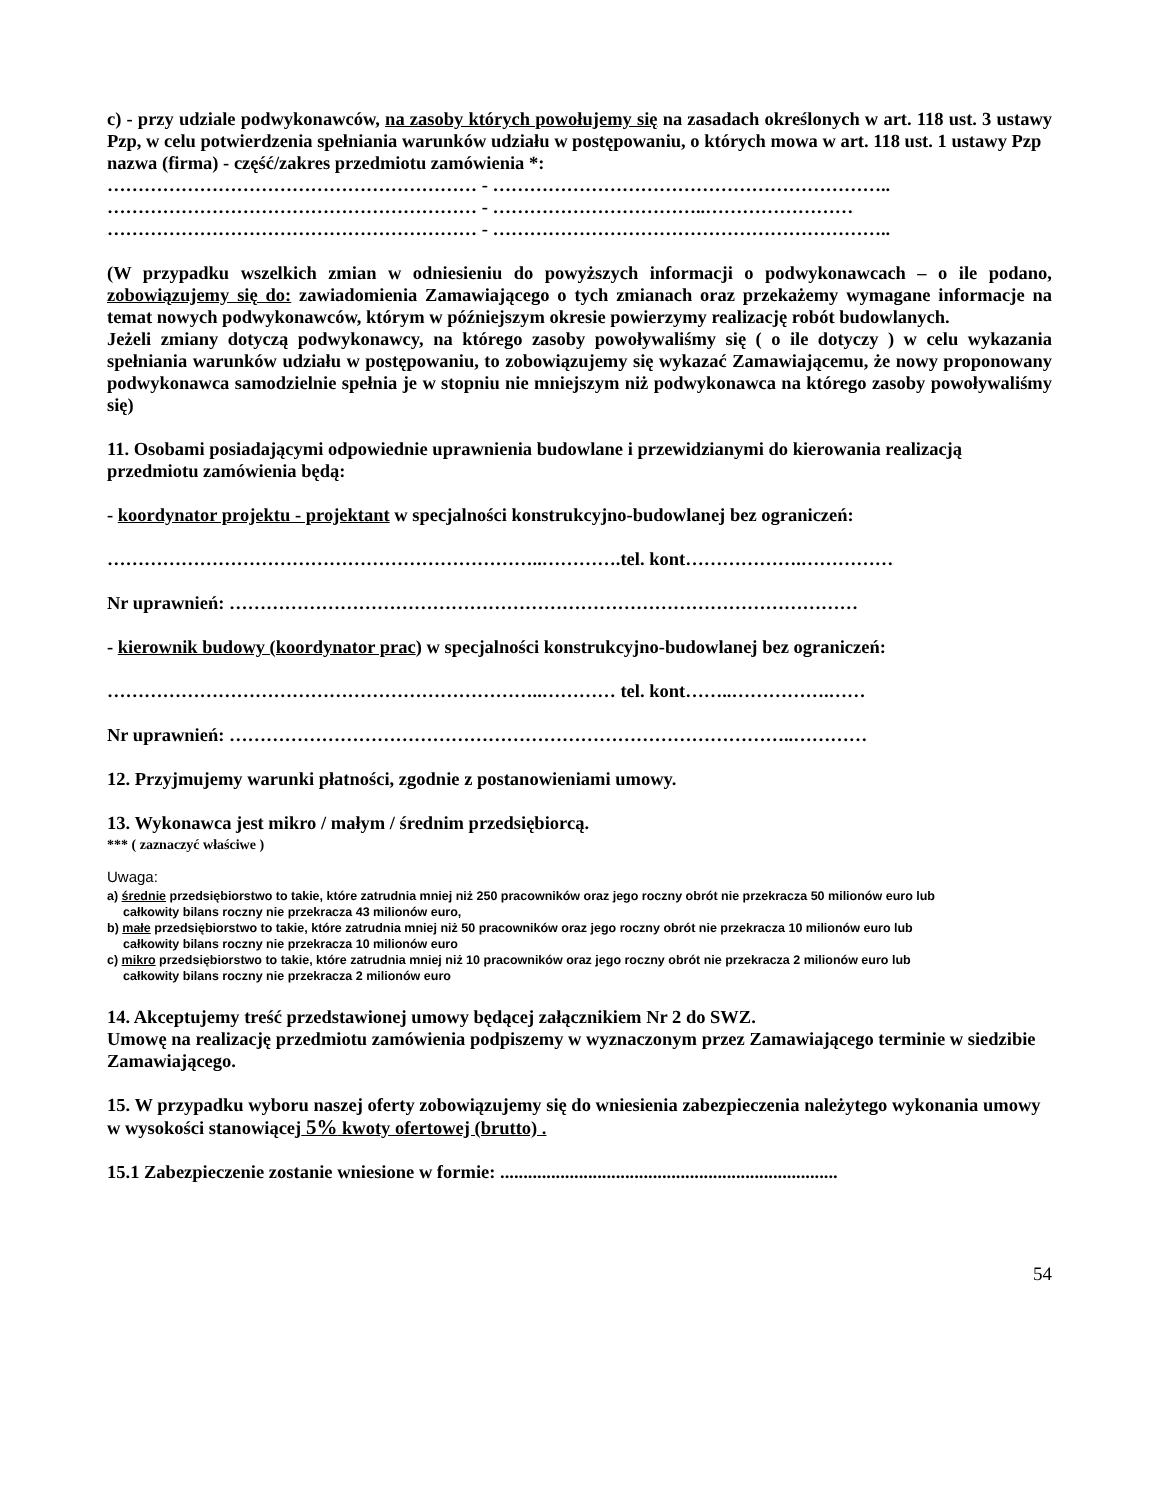c) - przy udziale podwykonawców, na zasoby których powołujemy się na zasadach określonych w art. 118 ust. 3 ustawy Pzp, w celu potwierdzenia spełniania warunków udziału w postępowaniu, o których mowa w art. 118 ust. 1 ustawy Pzp
nazwa (firma) - część/zakres przedmiotu zamówienia *:
…………………………………………………… - ………………………………………………………..
…………………………………………………… - ……………………………..……………………
…………………………………………………… - ………………………………………………………..
(W przypadku wszelkich zmian w odniesieniu do powyższych informacji o podwykonawcach – o ile podano, zobowiązujemy się do: zawiadomienia Zamawiającego o tych zmianach oraz przekażemy wymagane informacje na temat nowych podwykonawców, którym w późniejszym okresie powierzymy realizację robót budowlanych.
Jeżeli zmiany dotyczą podwykonawcy, na którego zasoby powoływaliśmy się ( o ile dotyczy ) w celu wykazania spełniania warunków udziału w postępowaniu, to zobowiązujemy się wykazać Zamawiającemu, że nowy proponowany podwykonawca samodzielnie spełnia je w stopniu nie mniejszym niż podwykonawca na którego zasoby powoływaliśmy się)
11. Osobami posiadającymi odpowiednie uprawnienia budowlane i przewidzianymi do kierowania realizacją przedmiotu zamówienia będą:
- koordynator projektu - projektant w specjalności konstrukcyjno-budowlanej bez ograniczeń:
……………………………………………………………..………….tel. kont……………….……………
Nr uprawnień: …………………………………………………………………………………………
- kierownik budowy (koordynator prac) w specjalności konstrukcyjno-budowlanej bez ograniczeń:
……………………………………………………………..………… tel. kont……..…………….……
Nr uprawnień: ………………………………………………………………………………..…………
12. Przyjmujemy warunki płatności, zgodnie z postanowieniami umowy.
13. Wykonawca jest mikro / małym / średnim przedsiębiorcą.
*** ( zaznaczyć właściwe )
Uwaga:
a) średnie przedsiębiorstwo to takie, które zatrudnia mniej niż 250 pracowników oraz jego roczny obrót nie przekracza 50 milionów euro lub
całkowity bilans roczny nie przekracza 43 milionów euro,
b) małe przedsiębiorstwo to takie, które zatrudnia mniej niż 50 pracowników oraz jego roczny obrót nie przekracza 10 milionów euro lub
całkowity bilans roczny nie przekracza 10 milionów euro
c) mikro przedsiębiorstwo to takie, które zatrudnia mniej niż 10 pracowników oraz jego roczny obrót nie przekracza 2 milionów euro lub
całkowity bilans roczny nie przekracza 2 milionów euro
14. Akceptujemy treść przedstawionej umowy będącej załącznikiem Nr 2 do SWZ.
Umowę na realizację przedmiotu zamówienia podpiszemy w wyznaczonym przez Zamawiającego terminie w siedzibie Zamawiającego.
15. W przypadku wyboru naszej oferty zobowiązujemy się do wniesienia zabezpieczenia należytego wykonania umowy w wysokości stanowiącej 5% kwoty ofertowej (brutto) .
15.1 Zabezpieczenie zostanie wniesione w formie: .........................................................................
54